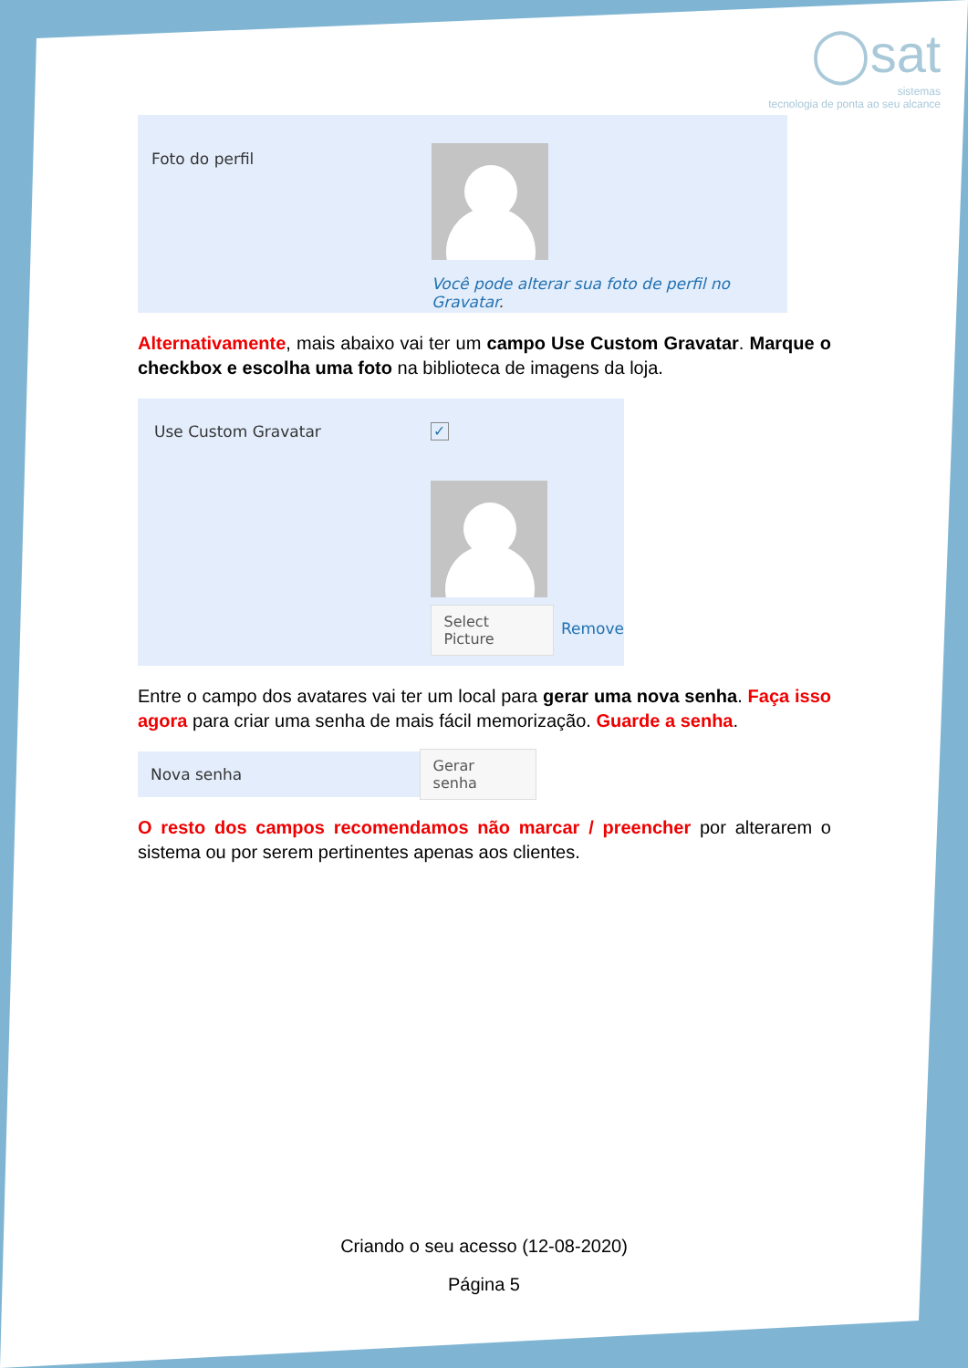◯sat
sistemas
tecnologia de ponta ao seu alcance
Foto do perfil
Você pode alterar sua foto de perfil no Gravatar.
Alternativamente, mais abaixo vai ter um campo Use Custom Gravatar. Marque o checkbox e escolha uma foto na biblioteca de imagens da loja.
Use Custom Gravatar
✓
Select Picture
Remove
Entre o campo dos avatares vai ter um local para gerar uma nova senha. Faça isso agora para criar uma senha de mais fácil memorização. Guarde a senha.
Nova senha
Gerar senha
O resto dos campos recomendamos não marcar / preencher por alterarem o sistema ou por serem pertinentes apenas aos clientes.
Criando o seu acesso (12-08-2020)
Página 5